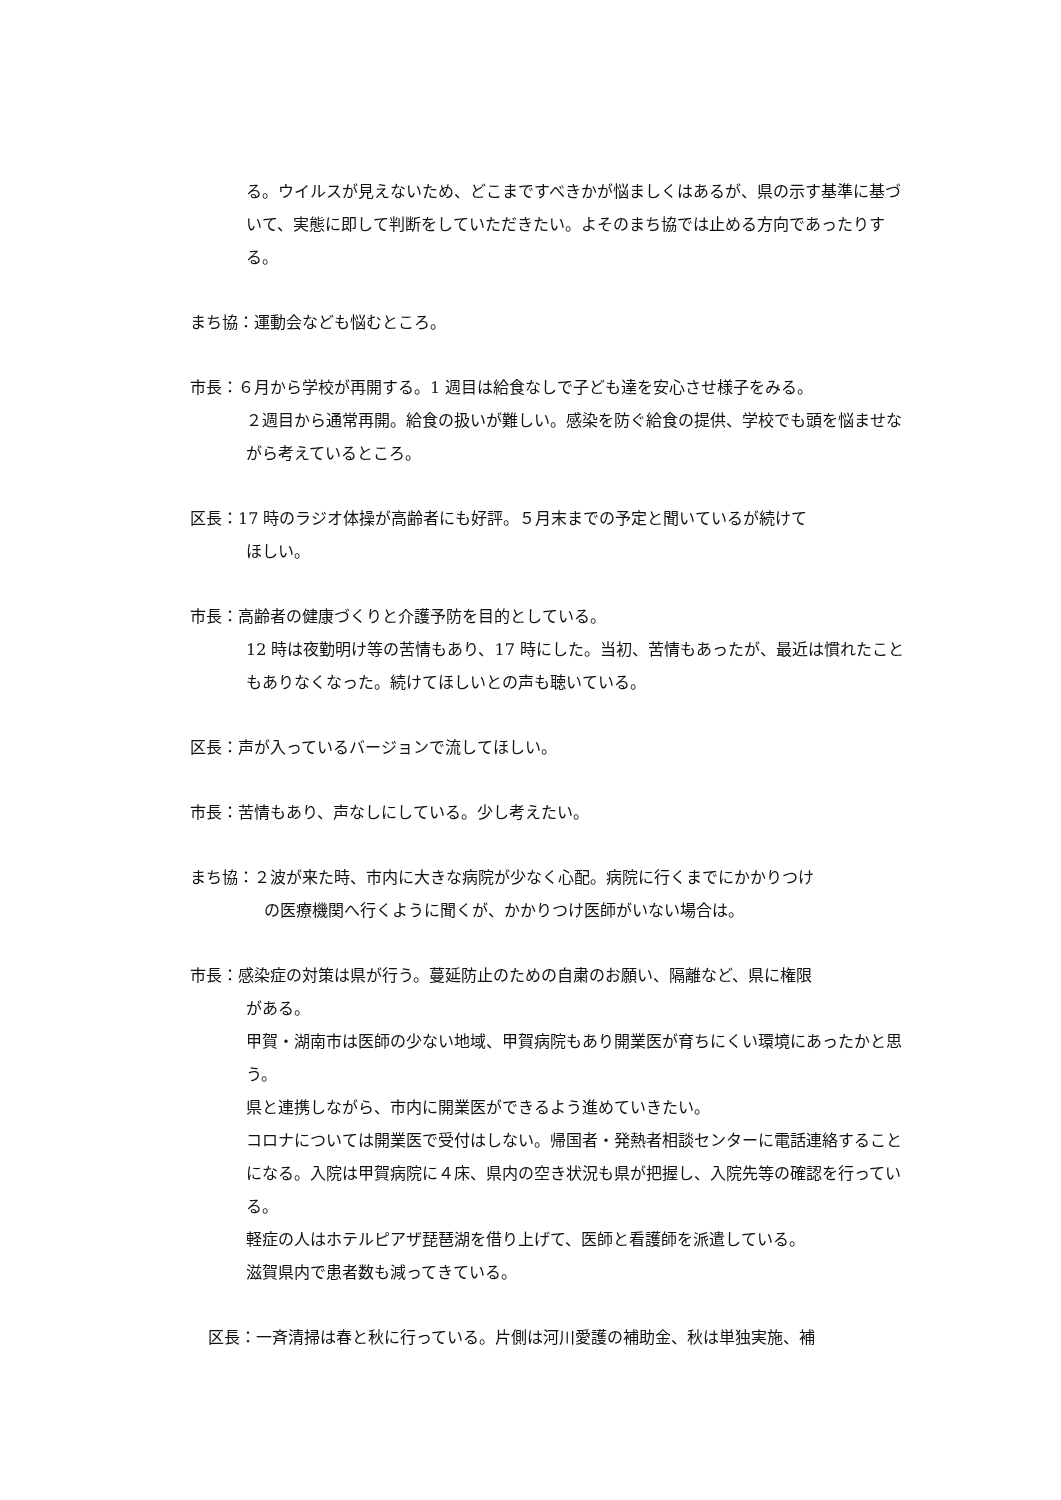る。ウイルスが見えないため、どこまですべきかが悩ましくはあるが、県の示す基準に基づいて、実態に即して判断をしていただきたい。よそのまち協では止める方向であったりする。
まち協：運動会なども悩むところ。
市長：６月から学校が再開する。1 週目は給食なしで子ども達を安心させ様子をみる。
２週目から通常再開。給食の扱いが難しい。感染を防ぐ給食の提供、学校でも頭を悩ませながら考えているところ。
区長：17 時のラジオ体操が高齢者にも好評。５月末までの予定と聞いているが続けて
ほしい。
市長：高齢者の健康づくりと介護予防を目的としている。
12 時は夜勤明け等の苦情もあり、17 時にした。当初、苦情もあったが、最近は慣れたこともありなくなった。続けてほしいとの声も聴いている。
区長：声が入っているバージョンで流してほしい。
市長：苦情もあり、声なしにしている。少し考えたい。
まち協：２波が来た時、市内に大きな病院が少なく心配。病院に行くまでにかかりつけ
の医療機関へ行くように聞くが、かかりつけ医師がいない場合は。
市長：感染症の対策は県が行う。蔓延防止のための自粛のお願い、隔離など、県に権限
がある。
甲賀・湖南市は医師の少ない地域、甲賀病院もあり開業医が育ちにくい環境にあったかと思う。
県と連携しながら、市内に開業医ができるよう進めていきたい。
コロナについては開業医で受付はしない。帰国者・発熱者相談センターに電話連絡することになる。入院は甲賀病院に４床、県内の空き状況も県が把握し、入院先等の確認を行っている。
軽症の人はホテルピアザ琵琶湖を借り上げて、医師と看護師を派遣している。
滋賀県内で患者数も減ってきている。
区長：一斉清掃は春と秋に行っている。片側は河川愛護の補助金、秋は単独実施、補